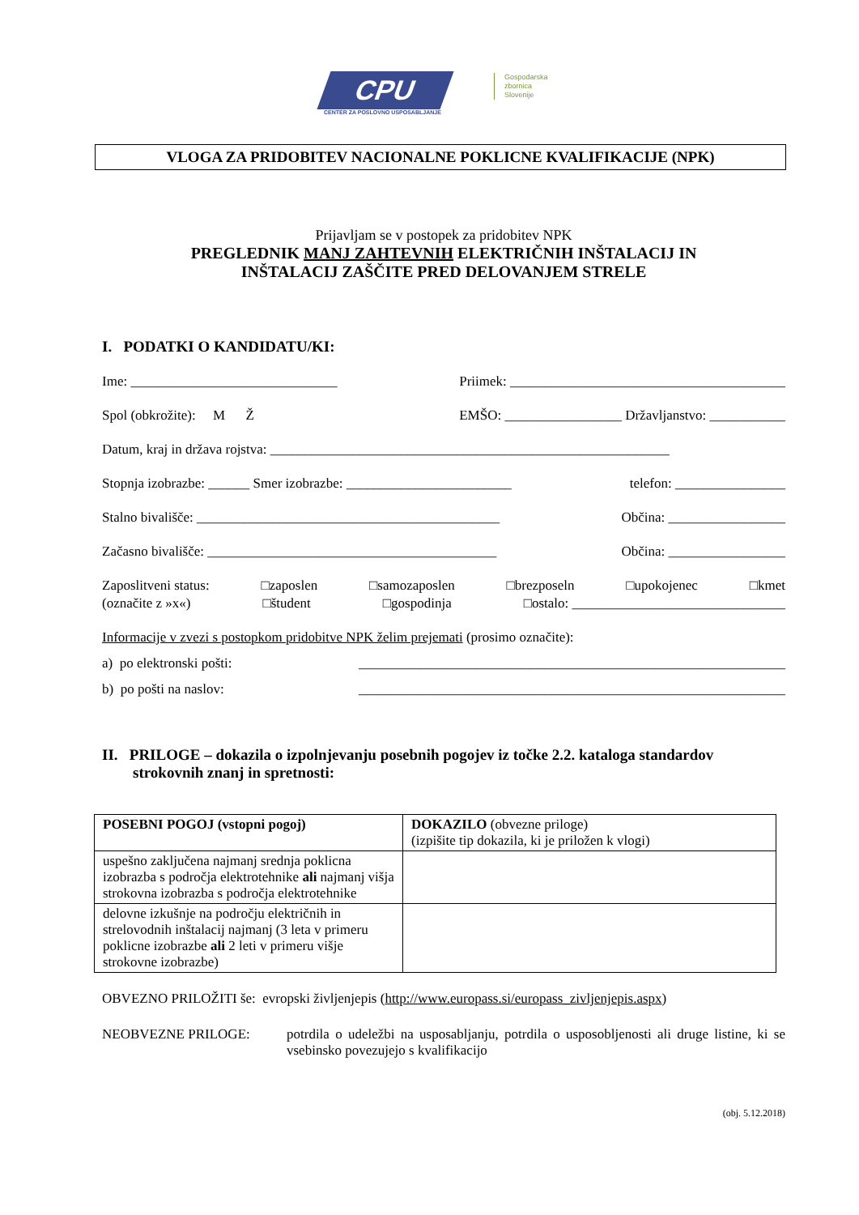CPU
CENTER ZA POSLOVNO USPOSABLJANJE
Gospodarska
zbornica
Slovenije
VLOGA ZA PRIDOBITEV NACIONALNE POKLICNE KVALIFIKACIJE (NPK)
Prijavljam se v postopek za pridobitev NPK
PREGLEDNIK MANJ ZAHTEVNIH ELEKTRIČNIH INŠTALACIJ IN
INŠTALACIJ ZAŠČITE PRED DELOVANJEM STRELE
I. PODATKI O KANDIDATU/KI:
Ime: ______________________________ Priimek: ________________________________________
Spol (obkrožite): M Ž EMŠO: _________________ Državljanstvo: ___________
Datum, kraj in država rojstva: __________________________________________________________
Stopnja izobrazbe: ______ Smer izobrazbe: ________________________ telefon: ________________
Stalno bivališče: ____________________________________________ Občina: _________________
Začasno bivališče: __________________________________________ Občina: _________________
Zaposlitveni status: □zaposlen □samozaposlen □brezposeln □upokojenec □kmet
(označite z »x«) □študent □gospodinja □ostalo: _______________________________
Informacije v zvezi s postopkom pridobitve NPK želim prejemati (prosimo označite):
a) po elektronski pošti: ______________________________________________________________
b) po pošti na naslov: ______________________________________________________________
II. PRILOGE – dokazila o izpolnjevanju posebnih pogojev iz točke 2.2. kataloga standardov strokovnih znanj in spretnosti:
| POSEBNI POGOJ (vstopni pogoj) | DOKAZILO (obvezne priloge) (izpišite tip dokazila, ki je priložen k vlogi) |
| --- | --- |
| uspešno zaključena najmanj srednja poklicna izobrazba s področja elektrotehnike ali najmanj višja strokovna izobrazba s področja elektrotehnike | |
| delovne izkušnje na področju električnih in strelovodnih inštalacij najmanj (3 leta v primeru poklicne izobrazbe ali 2 leti v primeru višje strokovne izobrazbe) | |
OBVEZNO PRILOŽITI še: evropski življenjepis (http://www.europass.si/europass_zivljenjepis.aspx)
NEOBVEZNE PRILOGE: potrdila o udeležbi na usposabljanju, potrdila o usposobljenosti ali druge listine, ki se vsebinsko povezujejo s kvalifikacijo
(obj. 5.12.2018)